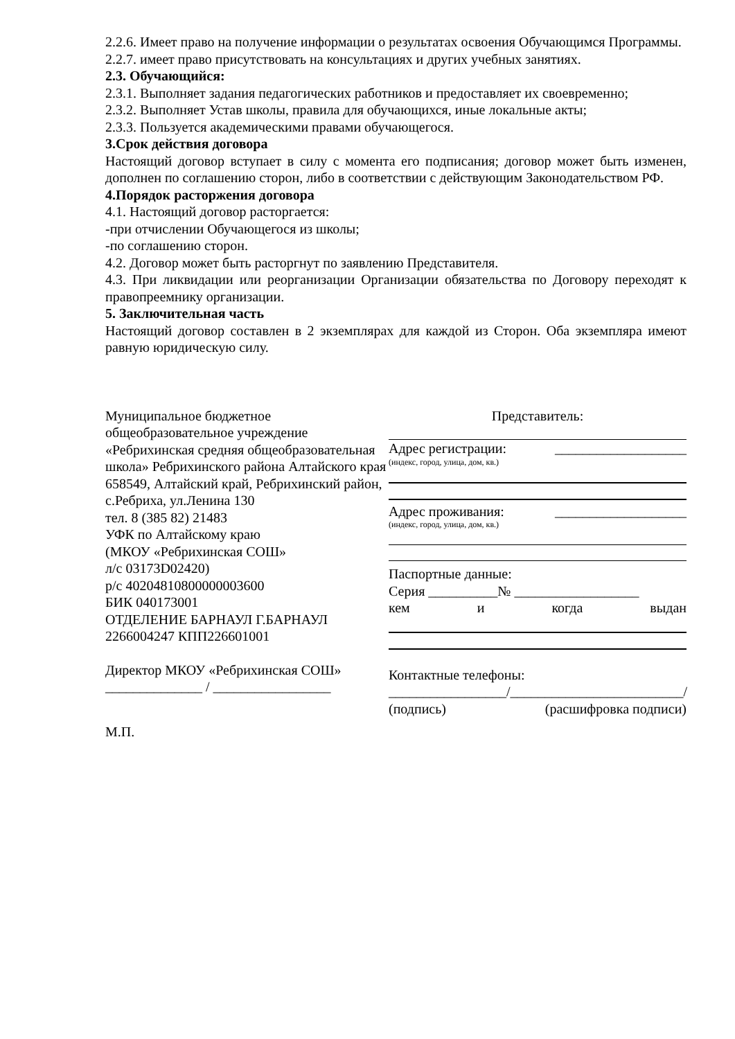2.2.6. Имеет право на получение информации о результатах освоения Обучающимся Программы.
2.2.7. имеет право присутствовать на консультациях и других учебных занятиях.
2.3. Обучающийся:
2.3.1. Выполняет задания педагогических работников и предоставляет их своевременно;
2.3.2. Выполняет Устав школы, правила для обучающихся, иные локальные акты;
2.3.3. Пользуется академическими правами обучающегося.
3.Срок действия договора
Настоящий договор вступает в силу с момента его подписания; договор может быть изменен, дополнен по соглашению сторон, либо в соответствии с действующим Законодательством РФ.
4.Порядок расторжения договора
4.1. Настоящий договор расторгается:
-при отчислении Обучающегося из школы;
-по соглашению сторон.
4.2. Договор может быть расторгнут по заявлению Представителя.
4.3. При ликвидации или реорганизации Организации обязательства по Договору переходят к правопреемнику организации.
5. Заключительная часть
Настоящий договор составлен в 2 экземплярах для каждой из Сторон. Оба экземпляра имеют равную юридическую силу.
Муниципальное бюджетное общеобразовательное учреждение «Ребрихинская средняя общеобразовательная школа» Ребрихинского района Алтайского края
658549, Алтайский край, Ребрихинский район, с.Ребриха, ул.Ленина 130
тел. 8 (385 82) 21483
УФК по Алтайскому краю
(МКОУ «Ребрихинская СОШ»
л/с 03173D02420)
р/с 40204810800000003600
БИК 040173001
ОТДЕЛЕНИЕ БАРНАУЛ Г.БАРНАУЛ
2266004247 КПП226601001
Директор МКОУ «Ребрихинская СОШ»
______________ / _________________
М.П.
Представитель:
Адрес регистрации: ___________________
(индекс, город, улица, дом, кв.)
Адрес проживания: ___________________
(индекс, город, улица, дом, кв.)
Паспортные данные:
Серия __________№ __________________
кем и когда выдан
Контактные телефоны:
_________________/_________________________/
(подпись) (расшифровка подписи)